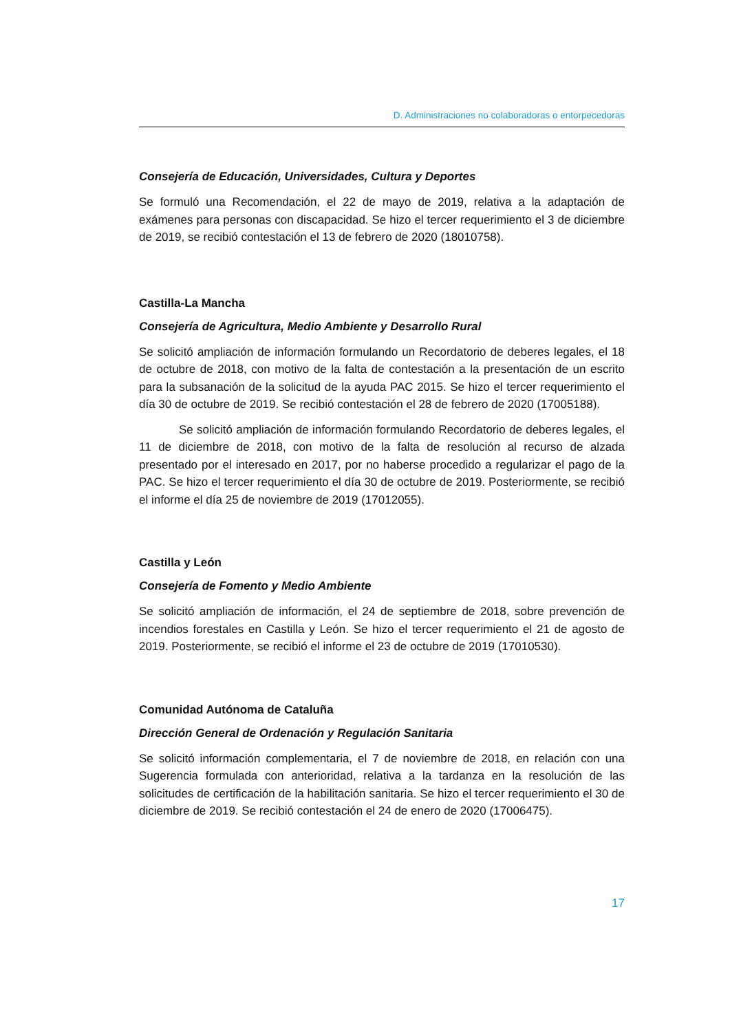D. Administraciones no colaboradoras o entorpecedoras
Consejería de Educación, Universidades, Cultura y Deportes
Se formuló una Recomendación, el 22 de mayo de 2019, relativa a la adaptación de exámenes para personas con discapacidad. Se hizo el tercer requerimiento el 3 de diciembre de 2019, se recibió contestación el 13 de febrero de 2020 (18010758).
Castilla-La Mancha
Consejería de Agricultura, Medio Ambiente y Desarrollo Rural
Se solicitó ampliación de información formulando un Recordatorio de deberes legales, el 18 de octubre de 2018, con motivo de la falta de contestación a la presentación de un escrito para la subsanación de la solicitud de la ayuda PAC 2015. Se hizo el tercer requerimiento el día 30 de octubre de 2019. Se recibió contestación el 28 de febrero de 2020 (17005188).
Se solicitó ampliación de información formulando Recordatorio de deberes legales, el 11 de diciembre de 2018, con motivo de la falta de resolución al recurso de alzada presentado por el interesado en 2017, por no haberse procedido a regularizar el pago de la PAC. Se hizo el tercer requerimiento el día 30 de octubre de 2019. Posteriormente, se recibió el informe el día 25 de noviembre de 2019 (17012055).
Castilla y León
Consejería de Fomento y Medio Ambiente
Se solicitó ampliación de información, el 24 de septiembre de 2018, sobre prevención de incendios forestales en Castilla y León. Se hizo el tercer requerimiento el 21 de agosto de 2019. Posteriormente, se recibió el informe el 23 de octubre de 2019 (17010530).
Comunidad Autónoma de Cataluña
Dirección General de Ordenación y Regulación Sanitaria
Se solicitó información complementaria, el 7 de noviembre de 2018, en relación con una Sugerencia formulada con anterioridad, relativa a la tardanza en la resolución de las solicitudes de certificación de la habilitación sanitaria. Se hizo el tercer requerimiento el 30 de diciembre de 2019. Se recibió contestación el 24 de enero de 2020 (17006475).
17